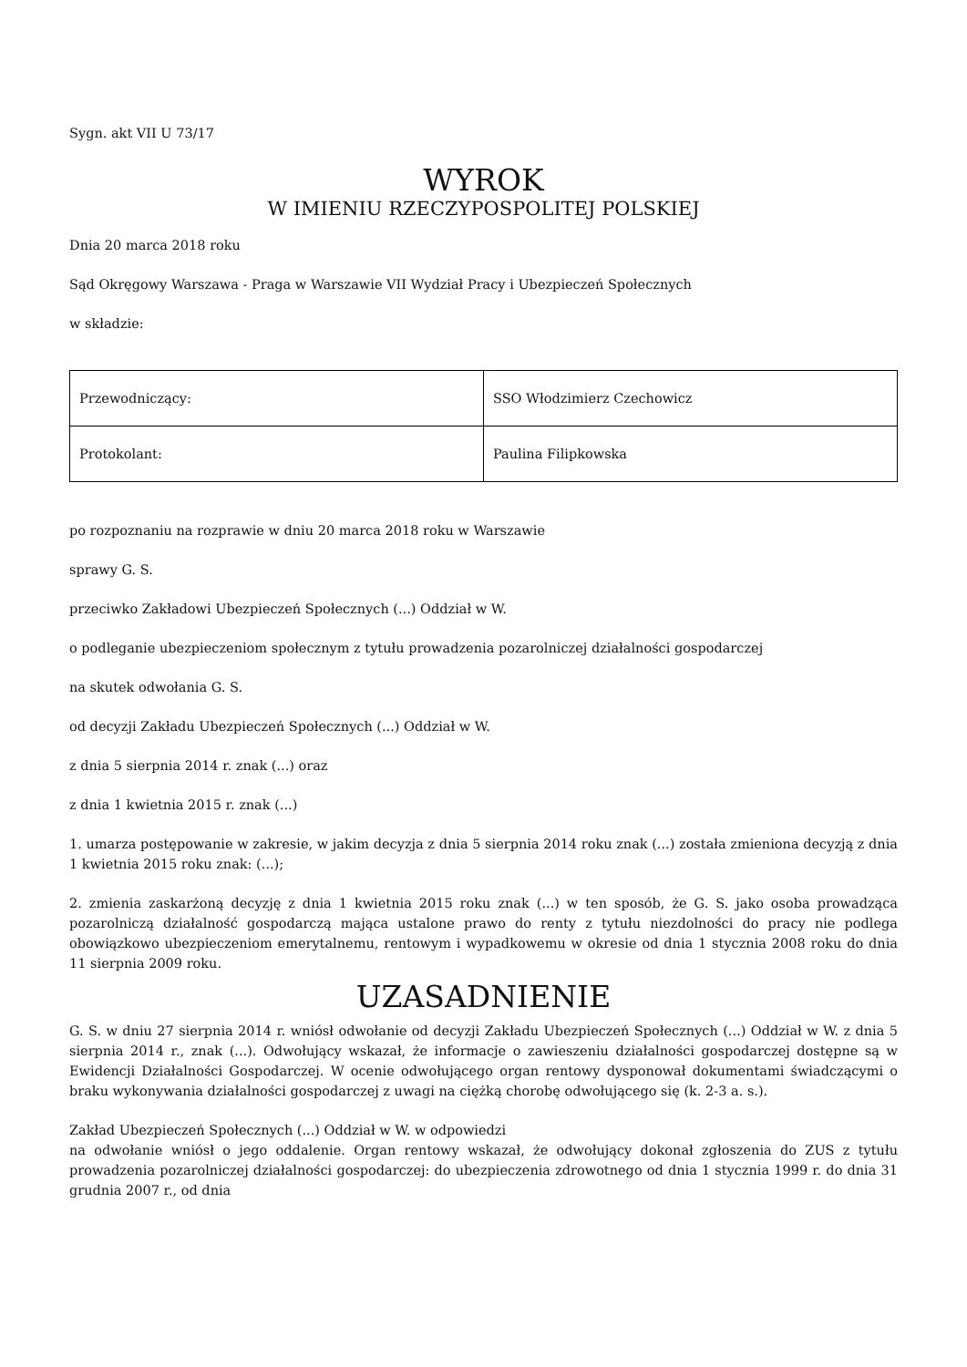Sygn. akt VII U 73/17
WYROK
W IMIENIU RZECZYPOSPOLITEJ POLSKIEJ
Dnia 20 marca 2018 roku
Sąd Okręgowy Warszawa - Praga w Warszawie VII Wydział Pracy i Ubezpieczeń Społecznych
w składzie:
| Przewodniczący: | SSO Włodzimierz Czechowicz |
| Protokolant: | Paulina Filipkowska |
po rozpoznaniu na rozprawie w dniu 20 marca 2018 roku w Warszawie
sprawy G. S.
przeciwko Zakładowi Ubezpieczeń Społecznych (...) Oddział w W.
o podleganie ubezpieczeniom społecznym z tytułu prowadzenia pozarolniczej działalności gospodarczej
na skutek odwołania G. S.
od decyzji Zakładu Ubezpieczeń Społecznych (...) Oddział w W.
z dnia 5 sierpnia 2014 r. znak (...) oraz
z dnia 1 kwietnia 2015 r. znak (...)
1. umarza postępowanie w zakresie, w jakim decyzja z dnia 5 sierpnia 2014 roku znak (...) została zmieniona decyzją z dnia 1 kwietnia 2015 roku znak: (...);
2. zmienia zaskarżoną decyzję z dnia 1 kwietnia 2015 roku znak (...) w ten sposób, że G. S. jako osoba prowadząca pozarolniczą działalność gospodarczą mająca ustalone prawo do renty z tytułu niezdolności do pracy nie podlega obowiązkowo ubezpieczeniom emerytalnemu, rentowym i wypadkowemu w okresie od dnia 1 stycznia 2008 roku do dnia 11 sierpnia 2009 roku.
UZASADNIENIE
G. S. w dniu 27 sierpnia 2014 r. wniósł odwołanie od decyzji Zakładu Ubezpieczeń Społecznych (...) Oddział w W. z dnia 5 sierpnia 2014 r., znak (...). Odwołujący wskazał, że informacje o zawieszeniu działalności gospodarczej dostępne są w Ewidencji Działalności Gospodarczej. W ocenie odwołującego organ rentowy dysponował dokumentami świadczącymi o braku wykonywania działalności gospodarczej z uwagi na ciężką chorobę odwołującego się (k. 2-3 a. s.).
Zakład Ubezpieczeń Społecznych (...) Oddział w W. w odpowiedzi
na odwołanie wniósł o jego oddalenie. Organ rentowy wskazał, że odwołujący dokonał zgłoszenia do ZUS z tytułu prowadzenia pozarolniczej działalności gospodarczej: do ubezpieczenia zdrowotnego od dnia 1 stycznia 1999 r. do dnia 31 grudnia 2007 r., od dnia